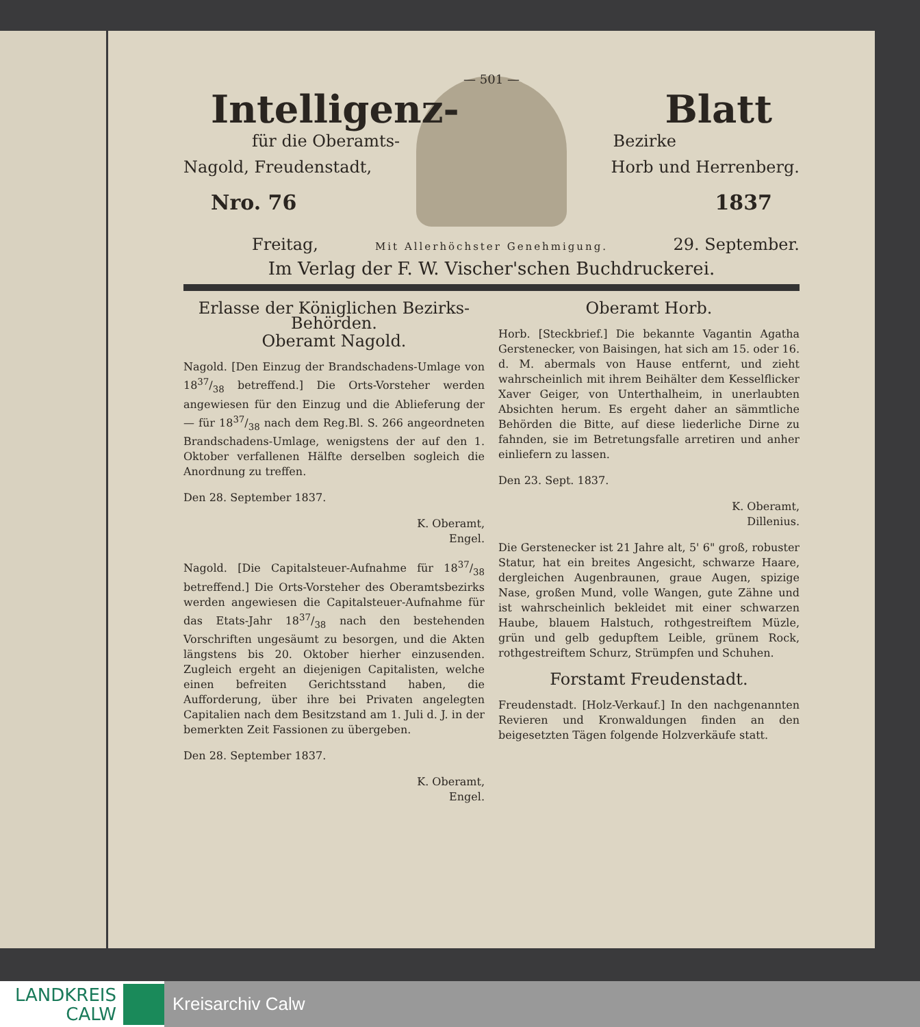— 501 —
Intelligenz- Blatt
für die Oberamts- Bezirke
Nagold, Freudenstadt, Horb und Herrenberg.
Nro. 76 1837
Freitag, 29. September.
Mit Allerhöchster Genehmigung.
Im Verlag der F. W. Vischer'schen Buchdruckerei.
Erlasse der Königlichen Bezirks-Behörden.
Oberamt Nagold.
Nagold. [Den Einzug der Brandschadens-Umlage von 1837/38 betreffend.] Die Orts-Vorsteher werden angewiesen für den Einzug und die Ablieferung der — für 1837/38 nach dem Reg.Bl. S. 266 angeordneten Brandschadens-Umlage, wenigstens der auf den 1. Oktober verfallenen Hälfte derselben sogleich die Anordnung zu treffen.
Den 28. September 1837.
K. Oberamt,
Engel.
Nagold. [Die Capitalsteuer-Aufnahme für 1837/38 betreffend.] Die Orts-Vorsteher des Oberamtsbezirks werden angewiesen die Capitalsteuer-Aufnahme für das Etats-Jahr 1837/38 nach den bestehenden Vorschriften ungesäumt zu besorgen, und die Akten längstens bis 20. Oktober hierher einzusenden. Zugleich ergeht an diejenigen Capitalisten, welche einen befreiten Gerichtsstand haben, die Aufforderung, über ihre bei Privaten angelegten Capitalien nach dem Besitzstand am 1. Juli d. J. in der bemerkten Zeit Fassionen zu übergeben.
Den 28. September 1837.
K. Oberamt,
Engel.
Oberamt Horb.
Horb. [Steckbrief.] Die bekannte Vagantin Agatha Gerstenecker, von Baisingen, hat sich am 15. oder 16. d. M. abermals von Hause entfernt, und zieht wahrscheinlich mit ihrem Beihälter dem Kesselflicker Xaver Geiger, von Unterthalheim, in unerlaubten Absichten herum. Es ergeht daher an sämmtliche Behörden die Bitte, auf diese liederliche Dirne zu fahnden, sie im Betretungsfalle arretiren und anher einliefern zu lassen.
Den 23. Sept. 1837.
K. Oberamt,
Dillenius.
Die Gerstenecker ist 21 Jahre alt, 5' 6" groß, robuster Statur, hat ein breites Angesicht, schwarze Haare, dergleichen Augenbraunen, graue Augen, spizige Nase, großen Mund, volle Wangen, gute Zähne und ist wahrscheinlich bekleidet mit einer schwarzen Haube, blauem Halstuch, rothgestreiftem Müzle, grün und gelb gedupftem Leible, grünem Rock, rothgestreiftem Schurz, Strümpfen und Schuhen.
Forstamt Freudenstadt.
Freudenstadt. [Holz-Verkauf.] In den nachgenannten Revieren und Kronwaldungen finden an den beigesetzten Tägen folgende Holzverkäufe statt.
LANDKREIS
CALW
Kreisarchiv Calw